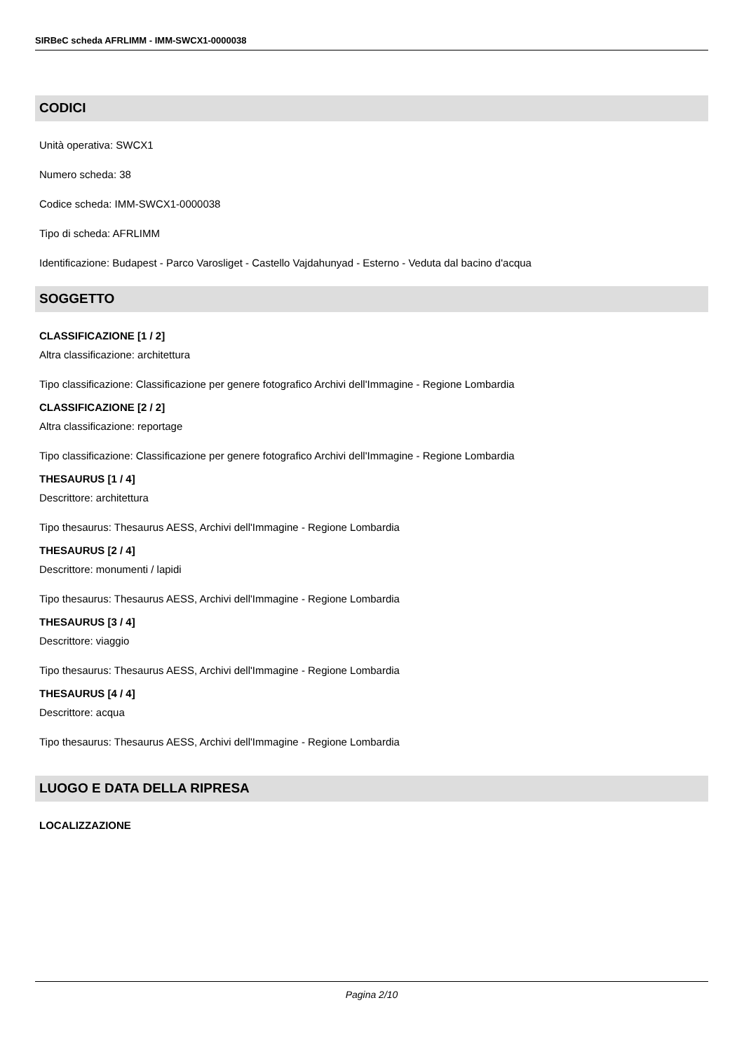SIRBeC scheda AFRLIMM - IMM-SWCX1-0000038
CODICI
Unità operativa: SWCX1
Numero scheda: 38
Codice scheda: IMM-SWCX1-0000038
Tipo di scheda: AFRLIMM
Identificazione: Budapest - Parco Varosliget - Castello Vajdahunyad - Esterno - Veduta dal bacino d'acqua
SOGGETTO
CLASSIFICAZIONE [1 / 2]
Altra classificazione: architettura
Tipo classificazione: Classificazione per genere fotografico Archivi dell'Immagine - Regione Lombardia
CLASSIFICAZIONE [2 / 2]
Altra classificazione: reportage
Tipo classificazione: Classificazione per genere fotografico Archivi dell'Immagine - Regione Lombardia
THESAURUS [1 / 4]
Descrittore: architettura
Tipo thesaurus: Thesaurus AESS, Archivi dell'Immagine - Regione Lombardia
THESAURUS [2 / 4]
Descrittore: monumenti / lapidi
Tipo thesaurus: Thesaurus AESS, Archivi dell'Immagine - Regione Lombardia
THESAURUS [3 / 4]
Descrittore: viaggio
Tipo thesaurus: Thesaurus AESS, Archivi dell'Immagine - Regione Lombardia
THESAURUS [4 / 4]
Descrittore: acqua
Tipo thesaurus: Thesaurus AESS, Archivi dell'Immagine - Regione Lombardia
LUOGO E DATA DELLA RIPRESA
LOCALIZZAZIONE
Pagina 2/10